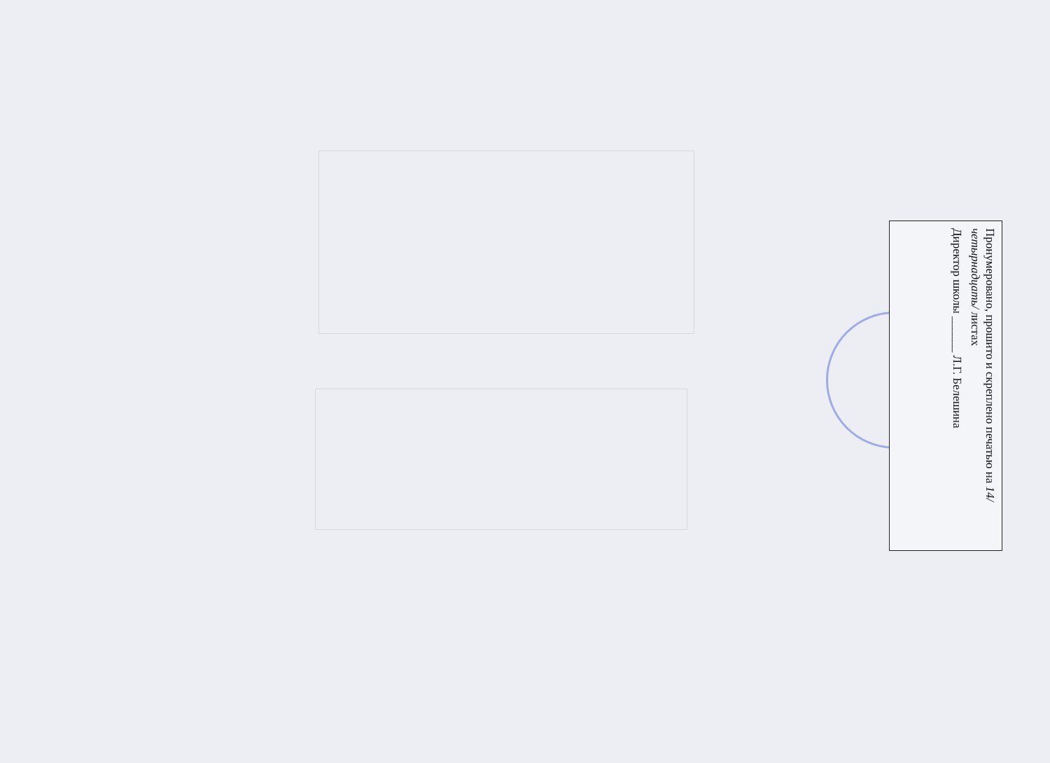Пронумеровано, прошито и скреплено печатью на 14/четырнадцать/ листах
Директор школы ______ Л.Г. Белешина